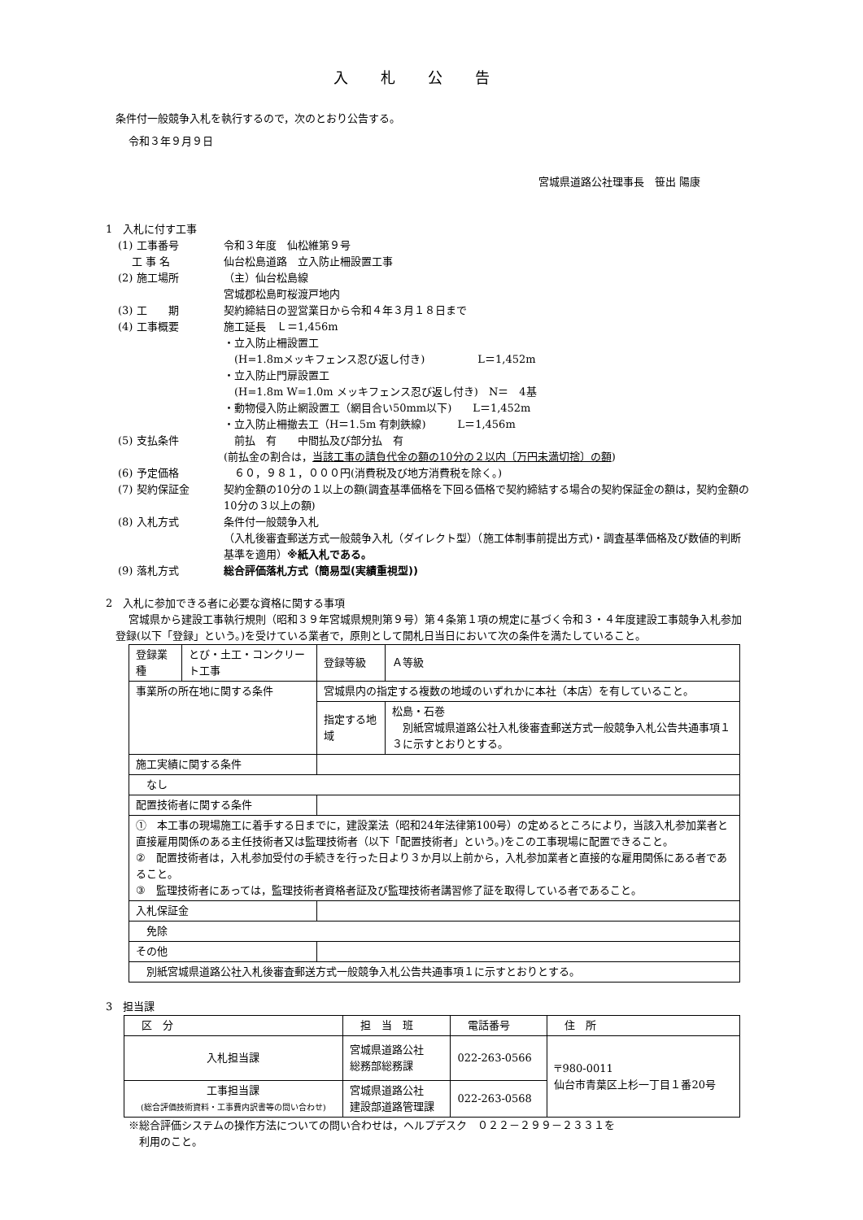入札公告
条件付一般競争入札を執行するので，次のとおり公告する。
令和３年９月９日
宮城県道路公社理事長　笹出 陽康
1　入札に付す工事
(1) 工事番号 令和３年度　仙松維第９号
　 工 事 名 仙台松島道路　立入防止柵設置工事
(2) 施工場所 （主）仙台松島線
宮城郡松島町桜渡戸地内
(3) 工　　期 契約締結日の翌営業日から令和４年３月１８日まで
(4) 工事概要 施工延長　Ｌ＝1,456m
・立入防止柵設置工
　(H=1.8mメッキフェンス忍び返し付き)　　　　　L＝1,452m
・立入防止門扉設置工
　(H=1.8m W=1.0m メッキフェンス忍び返し付き)　N＝　4基
・動物侵入防止網設置工（網目合い50mm以下)　　L＝1,452m
・立入防止柵撤去工（H＝1.5m 有刺鉄線)　　　L＝1,456m
(5) 支払条件 　前払　有　　中間払及び部分払　有
(前払金の割合は，当該工事の請負代金の額の10分の２以内〔万円未満切捨〕の額)
(6) 予定価格 　６０，９８１，０００円(消費税及び地方消費税を除く。)
(7) 契約保証金 契約金額の10分の１以上の額(調査基準価格を下回る価格で契約締結する場合の契約保証金の額は，契約金額の10分の３以上の額)
(8) 入札方式 条件付一般競争入札
（入札後審査郵送方式一般競争入札（ダイレクト型）（施工体制事前提出方式)・調査基準価格及び数値的判断基準を適用）※紙入札である。
(9) 落札方式 総合評価落札方式（簡易型(実績重視型))
2　入札に参加できる者に必要な資格に関する事項
宮城県から建設工事執行規則（昭和３９年宮城県規則第９号）第４条第１項の規定に基づく令和３・４年度建設工事競争入札参加登録(以下「登録」という。)を受けている業者で，原則として開札日当日において次の条件を満たしていること。
| 登録業種 | とび・土工・コンクリート工事 | 登録等級 | Ａ等級 | |
| 事業所の所在地に関する条件 | | 宮城県内の指定する複数の地域のいずれかに本社（本店）を有していること。 | | |
| | | 指定する地域 | | 松島・石巻 別紙宮城県道路公社入札後審査郵送方式一般競争入札公告共通事項１３に示すとおりとする。 |
| 施工実績に関する条件 | | | | |
| なし | | | | |
| 配置技術者に関する条件 | | | | |
| ① 本工事の現場施工に着手する日までに，建設業法（昭和24年法律第100号）の定めるところにより，当該入札参加業者と直接雇用関係のある主任技術者又は監理技術者（以下「配置技術者」という。)をこの工事現場に配置できること。 ② 配置技術者は，入札参加受付の手続きを行った日より３か月以上前から，入札参加業者と直接的な雇用関係にある者であること。 ③ 監理技術者にあっては，監理技術者資格者証及び監理技術者講習修了証を取得している者であること。 | | | | |
| 入札保証金 | | | | |
| 免除 | | | | |
| その他 | | | | |
| 別紙宮城県道路公社入札後審査郵送方式一般競争入札公告共通事項１に示すとおりとする。 | | | | |
3　担当課
| 区 分 | 担 当 班 | 電話番号 | 住 所 |
| --- | --- | --- | --- |
| 入札担当課 | 宮城県道路公社 総務部総務課 | 022-263-0566 | 〒980-0011 仙台市青葉区上杉一丁目１番20号 |
| 工事担当課 (総合評価技術資料・工事費内訳書等の問い合わせ) | 宮城県道路公社 建設部道路管理課 | 022-263-0568 | |
※総合評価システムの操作方法についての問い合わせは，ヘルプデスク　０２２－２９９－２３３１を
　利用のこと。